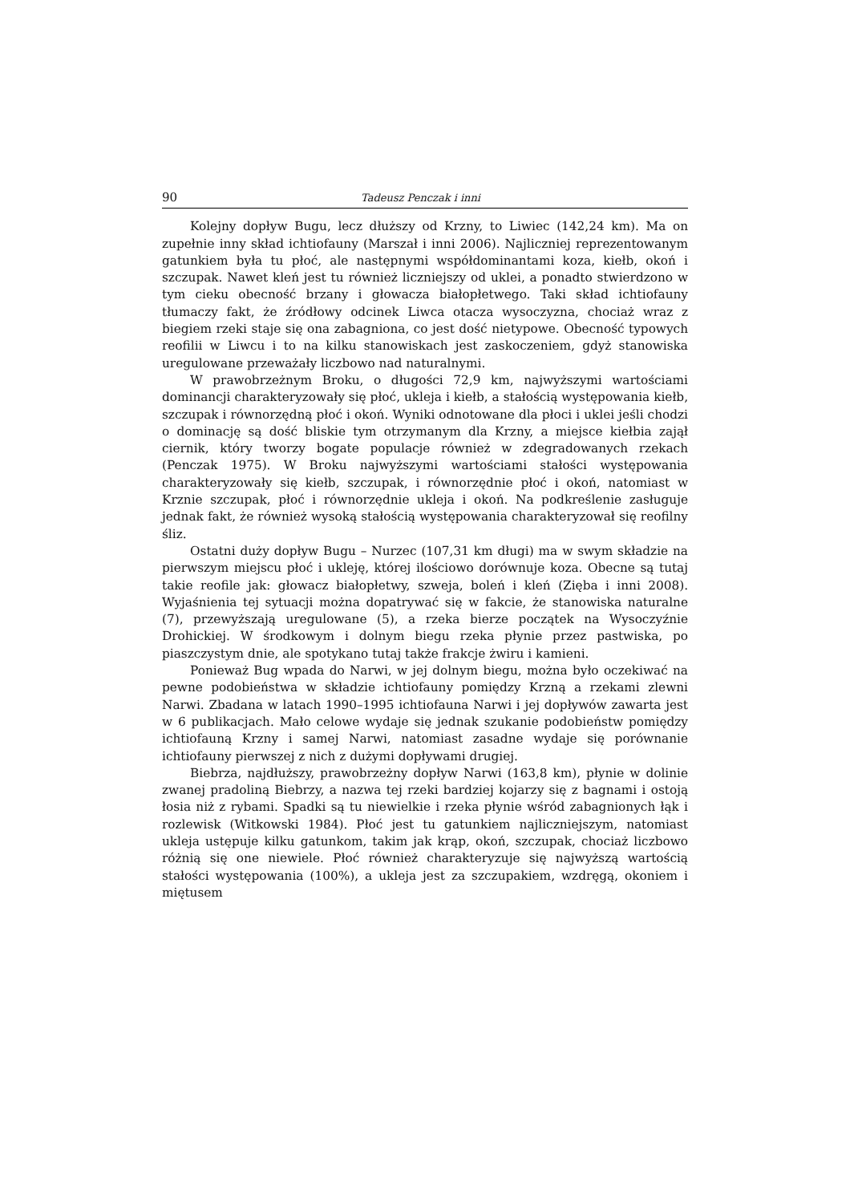90 Tadeusz Penczak i inni
Kolejny dopływ Bugu, lecz dłuższy od Krzny, to Liwiec (142,24 km). Ma on zupełnie inny skład ichtiofauny (Marszał i inni 2006). Najliczniej reprezentowanym gatunkiem była tu płoć, ale następnymi współdominantami koza, kiełb, okoń i szczupak. Nawet kleń jest tu również liczniejszy od uklei, a ponadto stwierdzono w tym cieku obecność brzany i głowacza białopłetwego. Taki skład ichtiofauny tłumaczy fakt, że źródłowy odcinek Liwca otacza wysoczyzna, chociaż wraz z biegiem rzeki staje się ona zabagniona, co jest dość nietypowe. Obecność typowych reofilii w Liwcu i to na kilku stanowiskach jest zaskoczeniem, gdyż stanowiska uregulowane przeważały liczbowo nad naturalnymi.
W prawobrzeżnym Broku, o długości 72,9 km, najwyższymi wartościami dominancji charakteryzowały się płoć, ukleja i kiełb, a stałością występowania kiełb, szczupak i równorzędną płoć i okoń. Wyniki odnotowane dla płoci i uklei jeśli chodzi o dominację są dość bliskie tym otrzymanym dla Krzny, a miejsce kiełbia zajął ciernik, który tworzy bogate populacje również w zdegradowanych rzekach (Penczak 1975). W Broku najwyższymi wartościami stałości występowania charakteryzowały się kiełb, szczupak, i równorzędnie płoć i okoń, natomiast w Krznie szczupak, płoć i równorzędnie ukleja i okoń. Na podkreślenie zasługuje jednak fakt, że również wysoką stałością występowania charakteryzował się reofilny śliz.
Ostatni duży dopływ Bugu – Nurzec (107,31 km długi) ma w swym składzie na pierwszym miejscu płoć i ukleję, której ilościowo dorównuje koza. Obecne są tutaj takie reofile jak: głowacz białopłetwy, szweja, boleń i kleń (Zięba i inni 2008). Wyjaśnienia tej sytuacji można dopatrywać się w fakcie, że stanowiska naturalne (7), przewyższają uregulowane (5), a rzeka bierze początek na Wysoczyźnie Drohickiej. W środkowym i dolnym biegu rzeka płynie przez pastwiska, po piaszczystym dnie, ale spotykano tutaj także frakcje żwiru i kamieni.
Ponieważ Bug wpada do Narwi, w jej dolnym biegu, można było oczekiwać na pewne podobieństwa w składzie ichtiofauny pomiędzy Krzną a rzekami zlewni Narwi. Zbadana w latach 1990–1995 ichtiofauna Narwi i jej dopływów zawarta jest w 6 publikacjach. Mało celowe wydaje się jednak szukanie podobieństw pomiędzy ichtiofauną Krzny i samej Narwi, natomiast zasadne wydaje się porównanie ichtiofauny pierwszej z nich z dużymi dopływami drugiej.
Biebrza, najdłuższy, prawobrzeżny dopływ Narwi (163,8 km), płynie w dolinie zwanej pradoliną Biebrzy, a nazwa tej rzeki bardziej kojarzy się z bagnami i ostoją łosia niż z rybami. Spadki są tu niewielkie i rzeka płynie wśród zabagnionych łąk i rozlewisk (Witkowski 1984). Płoć jest tu gatunkiem najliczniejszym, natomiast ukleja ustępuje kilku gatunkom, takim jak krąp, okoń, szczupak, chociaż liczbowo różnią się one niewiele. Płoć również charakteryzuje się najwyższą wartością stałości występowania (100%), a ukleja jest za szczupakiem, wzdręgą, okoniem i miętusem